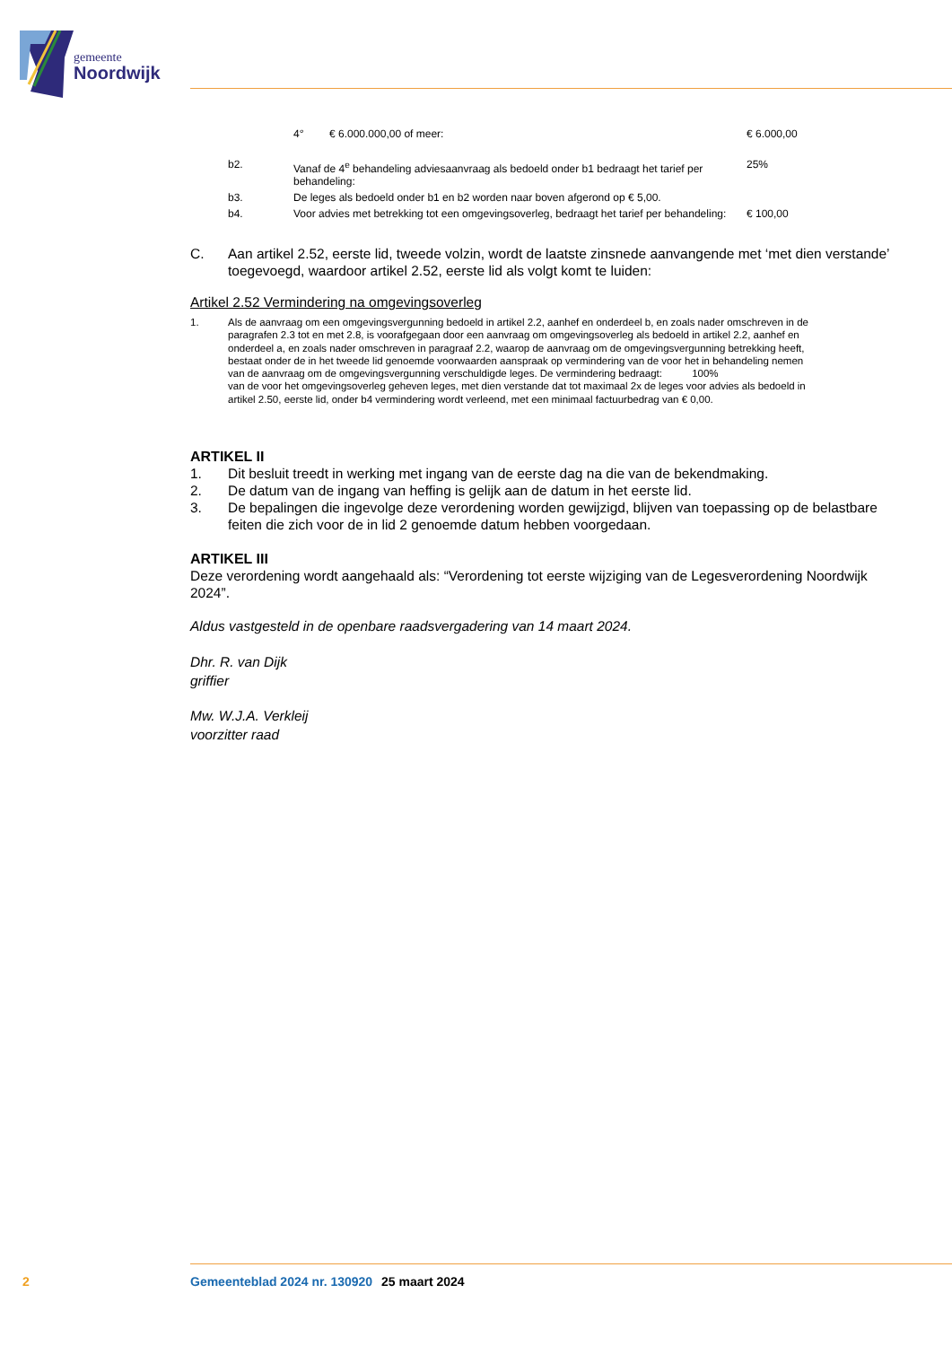gemeente
Noordwijk
| | | 4° | € 6.000.000,00 of meer: | € 6.000,00 |
| | b2. | Vanaf de 4<sup>e</sup> behandeling adviesaanvraag als bedoeld onder b1 bedraagt het tarief per behandeling: | | 25% |
| | b3. | De leges als bedoeld onder b1 en b2 worden naar boven afgerond op € 5,00. | | |
| | b4. | Voor advies met betrekking tot een omgevingsoverleg, bedraagt het tarief per behandeling: | | € 100,00 |
C. Aan artikel 2.52, eerste lid, tweede volzin, wordt de laatste zinsnede aanvangende met ‘met dien verstande’ toegevoegd, waardoor artikel 2.52, eerste lid als volgt komt te luiden:
Artikel 2.52 Vermindering na omgevingsoverleg
1. Als de aanvraag om een omgevingsvergunning bedoeld in artikel 2.2, aanhef en onderdeel b, en zoals nader omschreven in de paragrafen 2.3 tot en met 2.8, is voorafgegaan door een aanvraag om omgevingsoverleg als bedoeld in artikel 2.2, aanhef en onderdeel a, en zoals nader omschreven in paragraaf 2.2, waarop de aanvraag om de omgevingsvergunning betrekking heeft, bestaat onder de in het tweede lid genoemde voorwaarden aanspraak op vermindering van de voor het in behandeling nemen van de aanvraag om de omgevingsvergunning verschuldigde leges. De vermindering bedraagt: 100%
van de voor het omgevingsoverleg geheven leges, met dien verstande dat tot maximaal 2x de leges voor advies als bedoeld in artikel 2.50, eerste lid, onder b4 vermindering wordt verleend, met een minimaal factuurbedrag van € 0,00.
ARTIKEL II
1. Dit besluit treedt in werking met ingang van de eerste dag na die van de bekendmaking.
2. De datum van de ingang van heffing is gelijk aan de datum in het eerste lid.
3. De bepalingen die ingevolge deze verordening worden gewijzigd, blijven van toepassing op de belastbare feiten die zich voor de in lid 2 genoemde datum hebben voorgedaan.
ARTIKEL III
Deze verordening wordt aangehaald als: “Verordening tot eerste wijziging van de Legesverordening Noordwijk 2024”.
Aldus vastgesteld in de openbare raadsvergadering van 14 maart 2024.
Dhr. R. van Dijk
griffier
Mw. W.J.A. Verkleij
voorzitter raad
2 Gemeenteblad 2024 nr. 130920 25 maart 2024